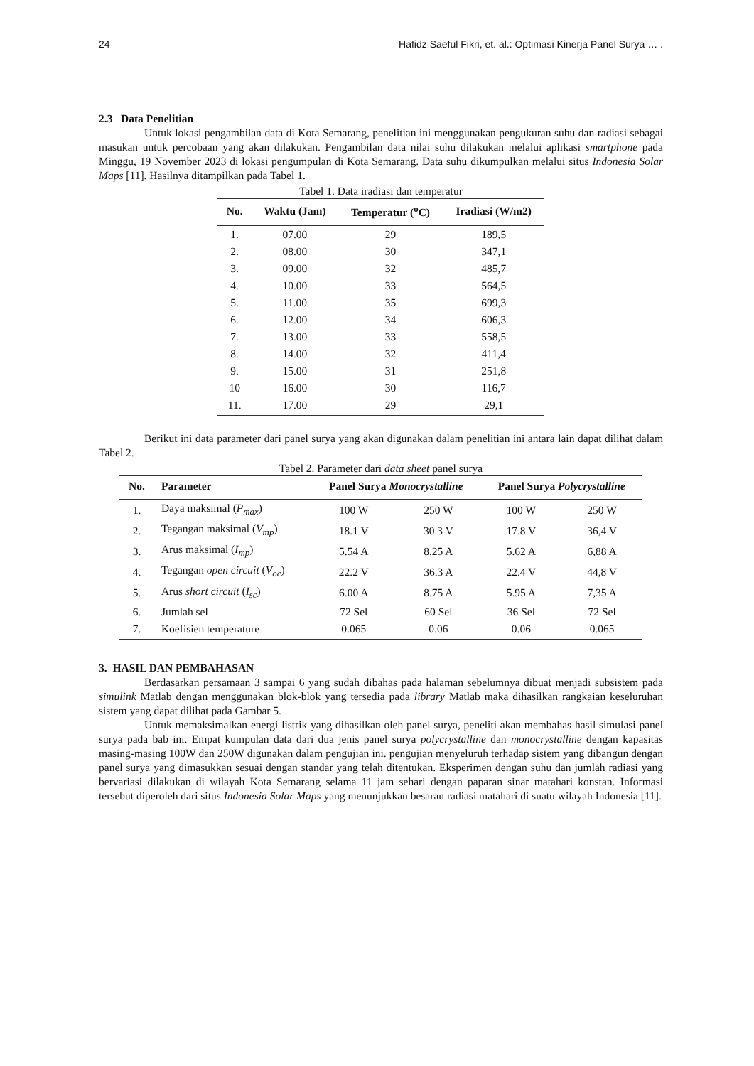24 Hafidz Saeful Fikri, et. al.: Optimasi Kinerja Panel Surya … .
2.3 Data Penelitian
Untuk lokasi pengambilan data di Kota Semarang, penelitian ini menggunakan pengukuran suhu dan radiasi sebagai masukan untuk percobaan yang akan dilakukan. Pengambilan data nilai suhu dilakukan melalui aplikasi smartphone pada Minggu, 19 November 2023 di lokasi pengumpulan di Kota Semarang. Data suhu dikumpulkan melalui situs Indonesia Solar Maps [11]. Hasilnya ditampilkan pada Tabel 1.
Tabel 1. Data iradiasi dan temperatur
| No. | Waktu (Jam) | Temperatur (<sup>o</sup>C) | Iradiasi (W/m2) |
| --- | --- | --- | --- |
| 1. | 07.00 | 29 | 189,5 |
| 2. | 08.00 | 30 | 347,1 |
| 3. | 09.00 | 32 | 485,7 |
| 4. | 10.00 | 33 | 564,5 |
| 5. | 11.00 | 35 | 699,3 |
| 6. | 12.00 | 34 | 606,3 |
| 7. | 13.00 | 33 | 558,5 |
| 8. | 14.00 | 32 | 411,4 |
| 9. | 15.00 | 31 | 251,8 |
| 10 | 16.00 | 30 | 116,7 |
| 11. | 17.00 | 29 | 29,1 |
Berikut ini data parameter dari panel surya yang akan digunakan dalam penelitian ini antara lain dapat dilihat dalam Tabel 2.
Tabel 2. Parameter dari data sheet panel surya
| No. | Parameter | Panel Surya Monocrystalline | | Panel Surya Polycrystalline | |
| --- | --- | --- | --- | --- | --- |
| 1. | Daya maksimal ( P<sub>max</sub> ) | 100 W | 250 W | 100 W | 250 W |
| 2. | Tegangan maksimal ( V<sub>mp</sub> ) | 18.1 V | 30.3 V | 17.8 V | 36,4 V |
| 3. | Arus maksimal ( I<sub>mp</sub> ) | 5.54 A | 8.25 A | 5.62 A | 6,88 A |
| 4. | Tegangan open circuit ( V<sub>oc</sub> ) | 22.2 V | 36.3 A | 22.4 V | 44,8 V |
| 5. | Arus short circuit ( I<sub>sc</sub> ) | 6.00 A | 8.75 A | 5.95 A | 7,35 A |
| 6. | Jumlah sel | 72 Sel | 60 Sel | 36 Sel | 72 Sel |
| 7. | Koefisien temperature | 0.065 | 0.06 | 0.06 | 0.065 |
3. HASIL DAN PEMBAHASAN
Berdasarkan persamaan 3 sampai 6 yang sudah dibahas pada halaman sebelumnya dibuat menjadi subsistem pada simulink Matlab dengan menggunakan blok-blok yang tersedia pada library Matlab maka dihasilkan rangkaian keseluruhan sistem yang dapat dilihat pada Gambar 5.
Untuk memaksimalkan energi listrik yang dihasilkan oleh panel surya, peneliti akan membahas hasil simulasi panel surya pada bab ini. Empat kumpulan data dari dua jenis panel surya polycrystalline dan monocrystalline dengan kapasitas masing-masing 100W dan 250W digunakan dalam pengujian ini. pengujian menyeluruh terhadap sistem yang dibangun dengan panel surya yang dimasukkan sesuai dengan standar yang telah ditentukan. Eksperimen dengan suhu dan jumlah radiasi yang bervariasi dilakukan di wilayah Kota Semarang selama 11 jam sehari dengan paparan sinar matahari konstan. Informasi tersebut diperoleh dari situs Indonesia Solar Maps yang menunjukkan besaran radiasi matahari di suatu wilayah Indonesia [11].